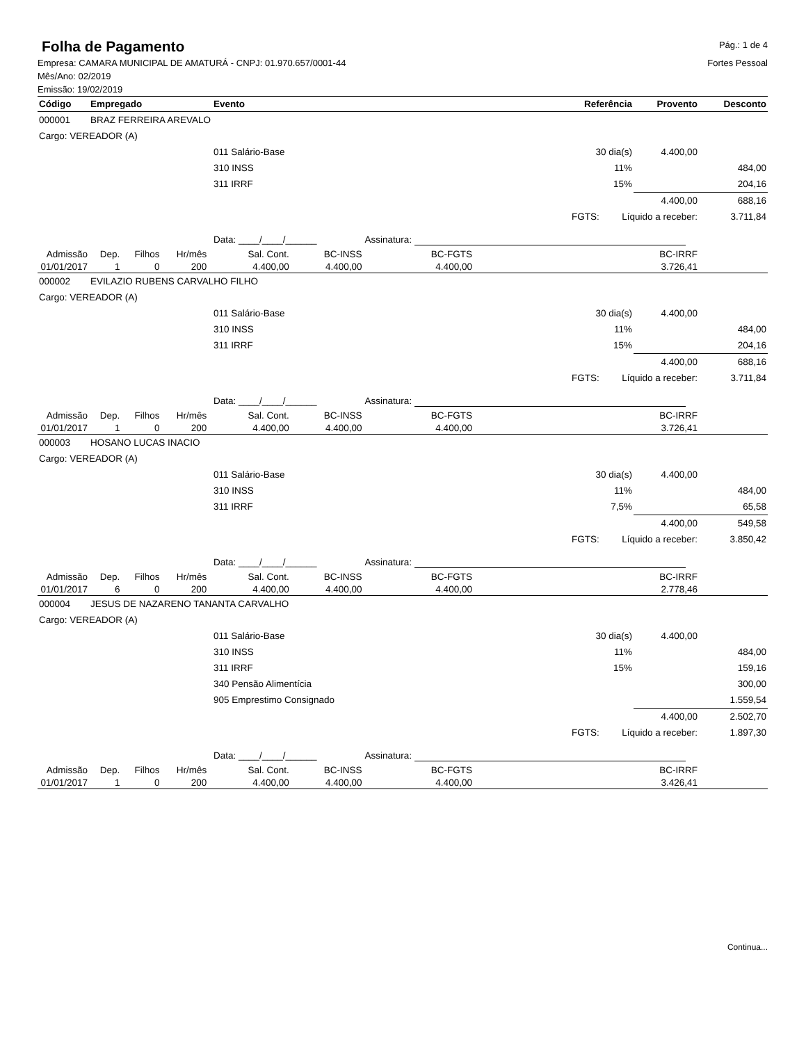Folha de Pagamento
Pág.: 1 de 4
Empresa: CAMARA MUNICIPAL DE AMATURÁ - CNPJ: 01.970.657/0001-44
Mês/Ano: 02/2019
Emissão: 19/02/2019
Fortes Pessoal
| Código | Empregado | | | | Evento | | | Referência | | Provento | Desconto |
| --- | --- | --- | --- | --- | --- | --- | --- | --- | --- | --- | --- |
| 000001 | BRAZ FERREIRA AREVALO | | | | | | | | | | |
| Cargo: VEREADOR (A) | | | | | | | | | | | |
| | | | | | 011 Salário-Base | | | 30 dia(s) | | 4.400,00 | |
| | | | | | 310 INSS | | | 11% | | | 484,00 |
| | | | | | 311 IRRF | | | 15% | | | 204,16 |
| | | | | | | | | | | 4.400,00 | 688,16 |
| | | | | | | | | FGTS: | Líquido a receber: | | 3.711,84 |
| | | | | | Data: ____/____/______ | | Assinatura: | | | | |
| Admissão | Dep. | Filhos | Hr/mês | | Sal. Cont. | BC-INSS | BC-FGTS | | BC-IRRF | | |
| 01/01/2017 | 1 | 0 | 200 | | 4.400,00 | 4.400,00 | 4.400,00 | | 3.726,41 | | |
| 000002 | EVILAZIO RUBENS CARVALHO FILHO | | | | | | | | | | |
| Cargo: VEREADOR (A) | | | | | | | | | | | |
| | | | | | 011 Salário-Base | | | 30 dia(s) | | 4.400,00 | |
| | | | | | 310 INSS | | | 11% | | | 484,00 |
| | | | | | 311 IRRF | | | 15% | | | 204,16 |
| | | | | | | | | | | 4.400,00 | 688,16 |
| | | | | | | | | FGTS: | Líquido a receber: | | 3.711,84 |
| | | | | | Data: ____/____/______ | | Assinatura: | | | | |
| Admissão | Dep. | Filhos | Hr/mês | | Sal. Cont. | BC-INSS | BC-FGTS | | BC-IRRF | | |
| 01/01/2017 | 1 | 0 | 200 | | 4.400,00 | 4.400,00 | 4.400,00 | | 3.726,41 | | |
| 000003 | HOSANO LUCAS INACIO | | | | | | | | | | |
| Cargo: VEREADOR (A) | | | | | | | | | | | |
| | | | | | 011 Salário-Base | | | 30 dia(s) | | 4.400,00 | |
| | | | | | 310 INSS | | | 11% | | | 484,00 |
| | | | | | 311 IRRF | | | 7,5% | | | 65,58 |
| | | | | | | | | | | 4.400,00 | 549,58 |
| | | | | | | | | FGTS: | Líquido a receber: | | 3.850,42 |
| | | | | | Data: ____/____/______ | | Assinatura: | | | | |
| Admissão | Dep. | Filhos | Hr/mês | | Sal. Cont. | BC-INSS | BC-FGTS | | BC-IRRF | | |
| 01/01/2017 | 6 | 0 | 200 | | 4.400,00 | 4.400,00 | 4.400,00 | | 2.778,46 | | |
| 000004 | JESUS DE NAZARENO TANANTA CARVALHO | | | | | | | | | | |
| Cargo: VEREADOR (A) | | | | | | | | | | | |
| | | | | | 011 Salário-Base | | | 30 dia(s) | | 4.400,00 | |
| | | | | | 310 INSS | | | 11% | | | 484,00 |
| | | | | | 311 IRRF | | | 15% | | | 159,16 |
| | | | | | 340 Pensão Alimentícia | | | | | | 300,00 |
| | | | | | 905 Emprestimo Consignado | | | | | | 1.559,54 |
| | | | | | | | | | | 4.400,00 | 2.502,70 |
| | | | | | | | | FGTS: | Líquido a receber: | | 1.897,30 |
| | | | | | Data: ____/____/______ | | Assinatura: | | | | |
| Admissão | Dep. | Filhos | Hr/mês | | Sal. Cont. | BC-INSS | BC-FGTS | | BC-IRRF | | |
| 01/01/2017 | 1 | 0 | 200 | | 4.400,00 | 4.400,00 | 4.400,00 | | 3.426,41 | | |
Continua...